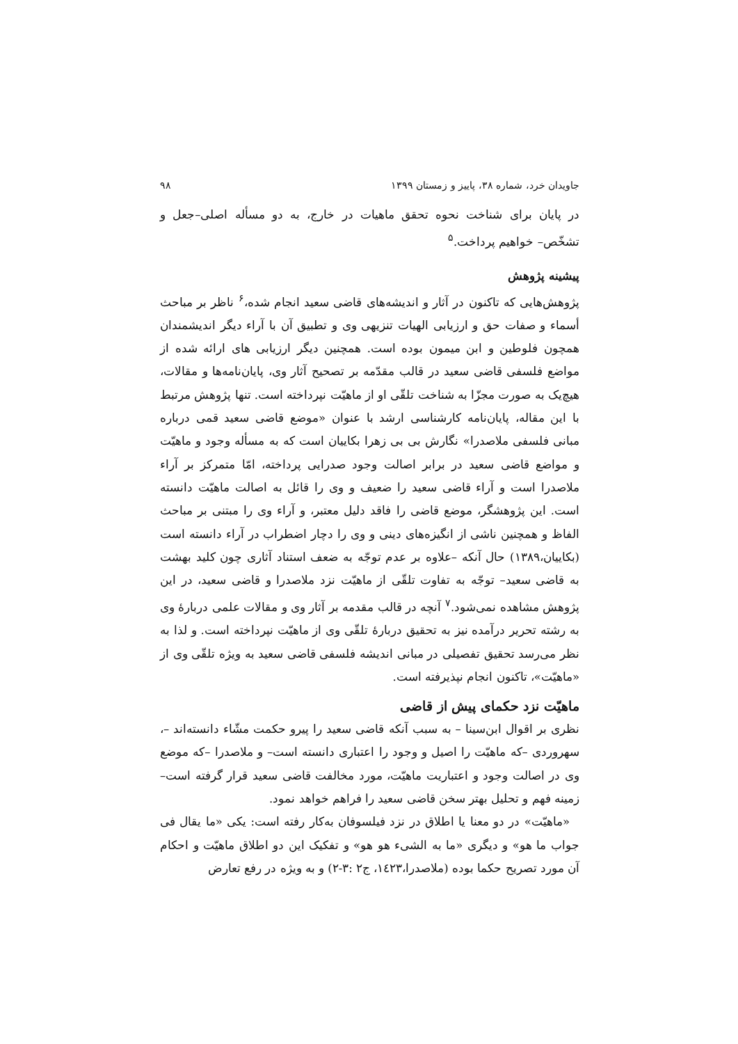جاویدان خرد، شماره ۳۸، پاییز و زمستان ۱۳۹۹ ۹۸
در پایان برای شناخت نحوه تحقق ماهیات در خارج، به دو مسأله اصلی–جعل و تشخّص– خواهیم پرداخت.<sup>۵</sup>
پیشینه پژوهش
پژوهش‌هایی که تاکنون در آثار و اندیشه‌های قاضی سعید انجام شده،<sup>۶</sup> ناظر بر مباحث أسماء و صفات حق و ارزیابی الهیات تنزیهی وی و تطبیق آن با آراء دیگر اندیشمندان همچون فلوطین و ابن میمون بوده است. همچنین دیگر ارزیابی های ارائه شده از مواضع فلسفی قاضی سعید در قالب مقدّمه بر تصحیح آثار وی، پایان‌نامه‌ها و مقالات، هیچ‌یک به صورت مجزّا به شناخت تلقّی او از ماهیّت نپرداخته است. تنها پژوهش مرتبط با این مقاله، پایان‌نامه کارشناسی ارشد با عنوان «موضع قاضی سعید قمی درباره مبانی فلسفی ملاصدرا» نگارش بی بی زهرا بکاییان است که به مسأله وجود و ماهیّت و مواضع قاضی سعید در برابر اصالت وجود صدرایی پرداخته، امّا متمرکز بر آراء ملاصدرا است و آراء قاضی سعید را ضعیف و وی را قائل به اصالت ماهیّت دانسته است. این پژوهشگر، موضع قاضی را فاقد دلیل معتبر، و آراء وی را مبتنی بر مباحث الفاظ و همچنین ناشی از انگیزه‌های دینی و وی را دچار اضطراب در آراء دانسته است (بکاییان،۱۳۸۹) حال آنکه –علاوه بر عدم توجّه به ضعف استناد آثاری چون کلید بهشت به قاضی سعید– توجّه به تفاوت تلقّی از ماهیّت نزد ملاصدرا و قاضی سعید، در این پژوهش مشاهده نمی‌شود.<sup>۷</sup> آنچه در قالب مقدمه بر آثار وی و مقالات علمی دربارهٔ وی به رشته تحریر درآمده نیز به تحقیق دربارهٔ تلقّی وی از ماهیّت نپرداخته است. و لذا به نظر می‌رسد تحقیق تفصیلی در مبانی اندیشه فلسفی قاضی سعید به ویژه تلقّی وی از «ماهیّت»، تاکنون انجام نپذیرفته است.
ماهیّت نزد حکمای پیش از قاضی
نظری بر اقوال ابن‌سینا – به سبب آنکه قاضی سعید را پیرو حکمت مشّاء دانسته‌اند –، سهروردی –که ماهیّت را اصیل و وجود را اعتباری دانسته است– و ملاصدرا –که موضع وی در اصالت وجود و اعتباریت ماهیّت، مورد مخالفت قاضی سعید قرار گرفته است– زمینه فهم و تحلیل بهتر سخن قاضی سعید را فراهم خواهد نمود.
«ماهیّت» در دو معنا یا اطلاق در نزد فیلسوفان به‌کار رفته است: یکی «ما یقال فی جواب ما هو» و دیگری «ما به الشیء هو هو» و تفکیک این دو اطلاق ماهیّت و احکام آن مورد تصریح حکما بوده (ملاصدرا،۱٤۲۳، ج۲ :۳-۲) و به ویژه در رفع تعارض